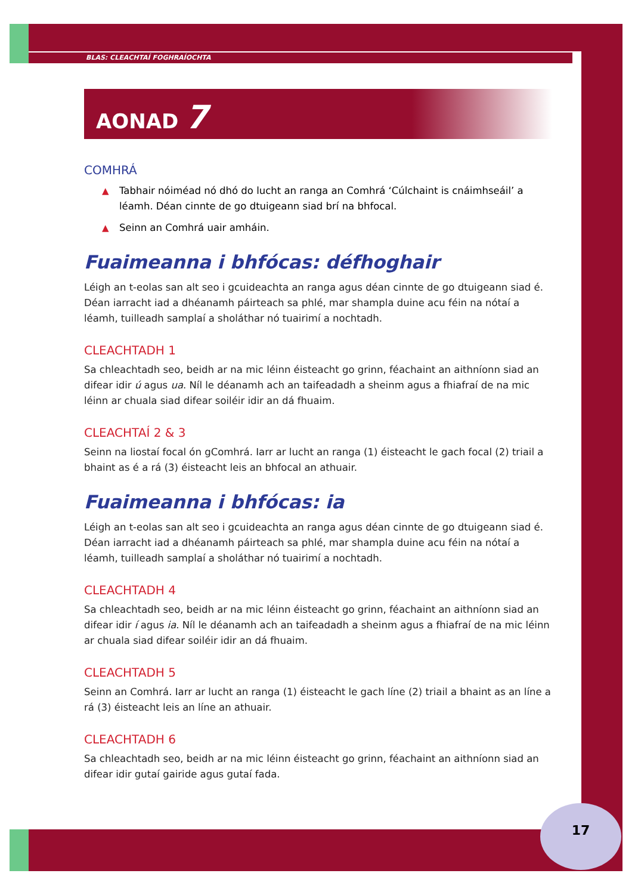BLAS: CLEACHTAÍ FOGHRAÍOCHTA
AONAD 7
COMHRÁ
▲ Tabhair nóiméad nó dhó do lucht an ranga an Comhrá ‘Cúlchaint is cnáimhseáil’ a léamh. Déan cinnte de go dtuigeann siad brí na bhfocal.
▲ Seinn an Comhrá uair amháin.
Fuaimeanna i bhfócas: défhoghair
Léigh an t-eolas san alt seo i gcuideachta an ranga agus déan cinnte de go dtuigeann siad é. Déan iarracht iad a dhéanamh páirteach sa phlé, mar shampla duine acu féin na nótaí a léamh, tuilleadh samplaí a sholáthar nó tuairimí a nochtadh.
CLEACHTADH 1
Sa chleachtadh seo, beidh ar na mic léinn éisteacht go grinn, féachaint an aithníonn siad an difear idir ú agus ua. Níl le déanamh ach an taifeadadh a sheinm agus a fhiafraí de na mic léinn ar chuala siad difear soiléir idir an dá fhuaim.
CLEACHTAÍ 2 & 3
Seinn na liostaí focal ón gComhrá. Iarr ar lucht an ranga (1) éisteacht le gach focal (2) triail a bhaint as é a rá (3) éisteacht leis an bhfocal an athuair.
Fuaimeanna i bhfócas: ia
Léigh an t-eolas san alt seo i gcuideachta an ranga agus déan cinnte de go dtuigeann siad é. Déan iarracht iad a dhéanamh páirteach sa phlé, mar shampla duine acu féin na nótaí a léamh, tuilleadh samplaí a sholáthar nó tuairimí a nochtadh.
CLEACHTADH 4
Sa chleachtadh seo, beidh ar na mic léinn éisteacht go grinn, féachaint an aithníonn siad an difear idir í agus ia. Níl le déanamh ach an taifeadadh a sheinm agus a fhiafraí de na mic léinn ar chuala siad difear soiléir idir an dá fhuaim.
CLEACHTADH 5
Seinn an Comhrá. Iarr ar lucht an ranga (1) éisteacht le gach líne (2) triail a bhaint as an líne a rá (3) éisteacht leis an líne an athuair.
CLEACHTADH 6
Sa chleachtadh seo, beidh ar na mic léinn éisteacht go grinn, féachaint an aithníonn siad an difear idir gutaí gairide agus gutaí fada.
17